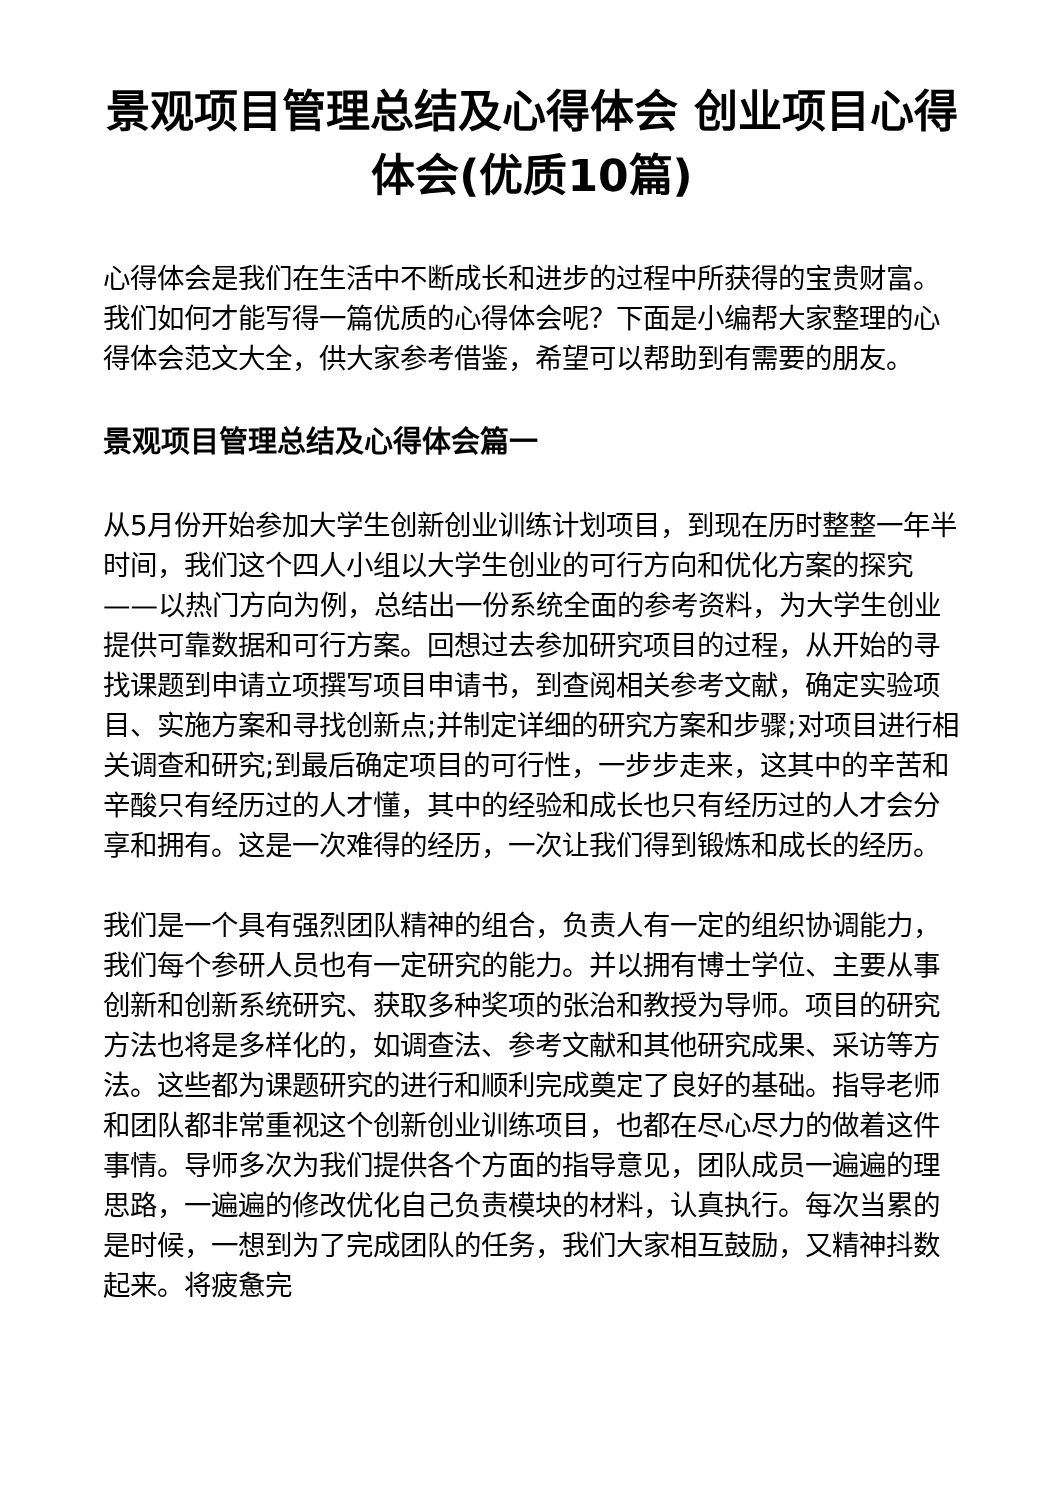景观项目管理总结及心得体会 创业项目心得体会(优质10篇)
心得体会是我们在生活中不断成长和进步的过程中所获得的宝贵财富。我们如何才能写得一篇优质的心得体会呢？下面是小编帮大家整理的心得体会范文大全，供大家参考借鉴，希望可以帮助到有需要的朋友。
景观项目管理总结及心得体会篇一
从5月份开始参加大学生创新创业训练计划项目，到现在历时整整一年半时间，我们这个四人小组以大学生创业的可行方向和优化方案的探究——以热门方向为例，总结出一份系统全面的参考资料，为大学生创业提供可靠数据和可行方案。回想过去参加研究项目的过程，从开始的寻找课题到申请立项撰写项目申请书，到查阅相关参考文献，确定实验项目、实施方案和寻找创新点;并制定详细的研究方案和步骤;对项目进行相关调查和研究;到最后确定项目的可行性，一步步走来，这其中的辛苦和辛酸只有经历过的人才懂，其中的经验和成长也只有经历过的人才会分享和拥有。这是一次难得的经历，一次让我们得到锻炼和成长的经历。
我们是一个具有强烈团队精神的组合，负责人有一定的组织协调能力，我们每个参研人员也有一定研究的能力。并以拥有博士学位、主要从事创新和创新系统研究、获取多种奖项的张治和教授为导师。项目的研究方法也将是多样化的，如调查法、参考文献和其他研究成果、采访等方法。这些都为课题研究的进行和顺利完成奠定了良好的基础。指导老师和团队都非常重视这个创新创业训练项目，也都在尽心尽力的做着这件事情。导师多次为我们提供各个方面的指导意见，团队成员一遍遍的理思路，一遍遍的修改优化自己负责模块的材料，认真执行。每次当累的是时候，一想到为了完成团队的任务，我们大家相互鼓励，又精神抖数起来。将疲惫完